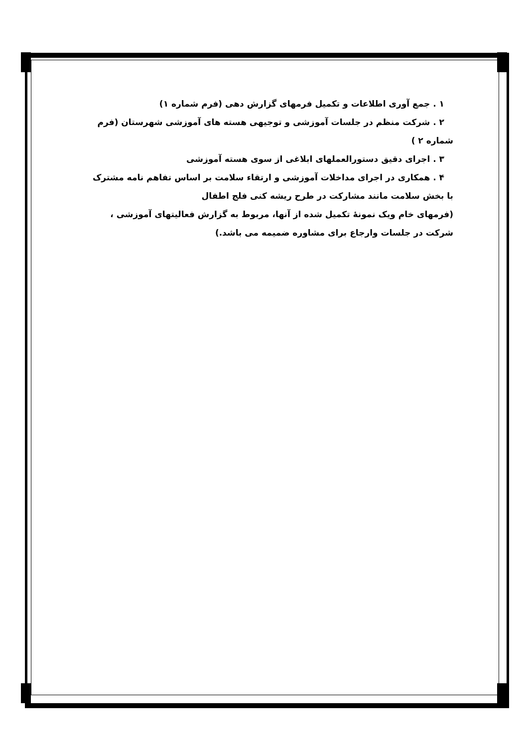۱ . جمع آوری اطلاعات و تکمیل فرمهای گزارش دهی (فرم شماره ۱)
۲ . شرکت منظم در جلسات آموزشی و توجیهی هسته های آموزشی شهرستان (فرم
شماره ۲ )
۳ . اجرای دقیق دستورالعملهای ابلاغی از سوی هسته آموزشی
۴ . همکاری در اجرای مداخلات آموزشی و ارتقاء سلامت بر اساس تفاهم نامه مشترک
با بخش سلامت مانند مشارکت در طرح ریشه کنی فلج اطفال
(فرمهای خام ویک نمونهٔ تکمیل شده از آنها، مربوط به گزارش فعالیتهای آموزشی ،
شرکت در جلسات وارجاع برای مشاوره ضمیمه می باشد.)